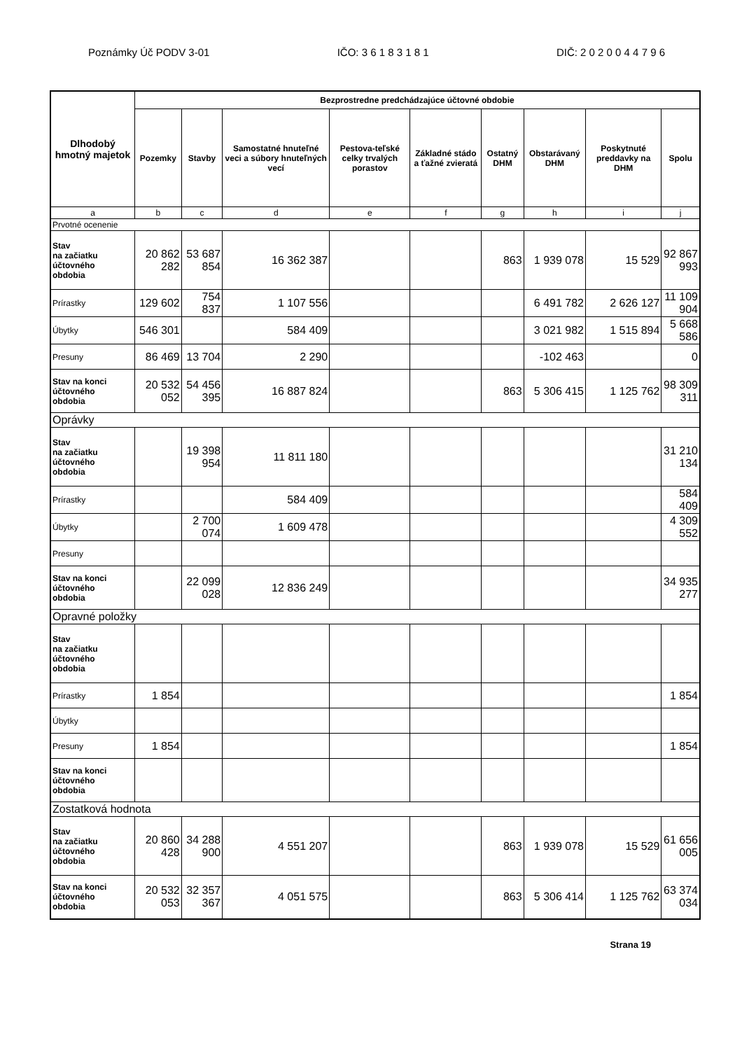Poznámky Úč PODV 3-01 IČO: 3 6 1 8 3 1 8 1 DIČ: 2 0 2 0 0 4 4 7 9 6
| Dlhodobý hmotný majetok | Bezprostredne predchádzajúce účtovné obdobie | | | | | | | | |
| --- | --- | --- | --- | --- | --- | --- | --- | --- | --- |
| | Pozemky | Stavby | Samostatné hnuteľné veci a súbory hnuteľných vecí | Pestova-teľské celky trvalých porastov | Základné stádo a ťažné zvieratá | Ostatný DHM | Obstarávaný DHM | Poskytnuté preddavky na DHM | Spolu |
| a | b | c | d | e | f | g | h | i | j |
| Prvotné ocenenie | | | | | | | | | |
| Stav na začiatku účtovného obdobia | 20 862 282 | 53 687 854 | 16 362 387 | | | 863 | 1 939 078 | 15 529 | 92 867 993 |
| Prírastky | 129 602 | 754 837 | 1 107 556 | | | | 6 491 782 | 2 626 127 | 11 109 904 |
| Úbytky | 546 301 | | 584 409 | | | | 3 021 982 | 1 515 894 | 5 668 586 |
| Presuny | 86 469 | 13 704 | 2 290 | | | | -102 463 | | 0 |
| Stav na konci účtovného obdobia | 20 532 052 | 54 456 395 | 16 887 824 | | | 863 | 5 306 415 | 1 125 762 | 98 309 311 |
| Oprávky | | | | | | | | | |
| Stav na začiatku účtovného obdobia | | 19 398 954 | 11 811 180 | | | | | | 31 210 134 |
| Prírastky | | | 584 409 | | | | | | 584 409 |
| Úbytky | | 2 700 074 | 1 609 478 | | | | | | 4 309 552 |
| Presuny | | | | | | | | | |
| Stav na konci účtovného obdobia | | 22 099 028 | 12 836 249 | | | | | | 34 935 277 |
| Opravné položky | | | | | | | | | |
| Stav na začiatku účtovného obdobia | | | | | | | | | |
| Prírastky | 1 854 | | | | | | | | 1 854 |
| Úbytky | | | | | | | | | |
| Presuny | 1 854 | | | | | | | | 1 854 |
| Stav na konci účtovného obdobia | | | | | | | | | |
| Zostatková hodnota | | | | | | | | | |
| Stav na začiatku účtovného obdobia | 20 860 428 | 34 288 900 | 4 551 207 | | | 863 | 1 939 078 | 15 529 | 61 656 005 |
| Stav na konci účtovného obdobia | 20 532 053 | 32 357 367 | 4 051 575 | | | 863 | 5 306 414 | 1 125 762 | 63 374 034 |
Strana 19